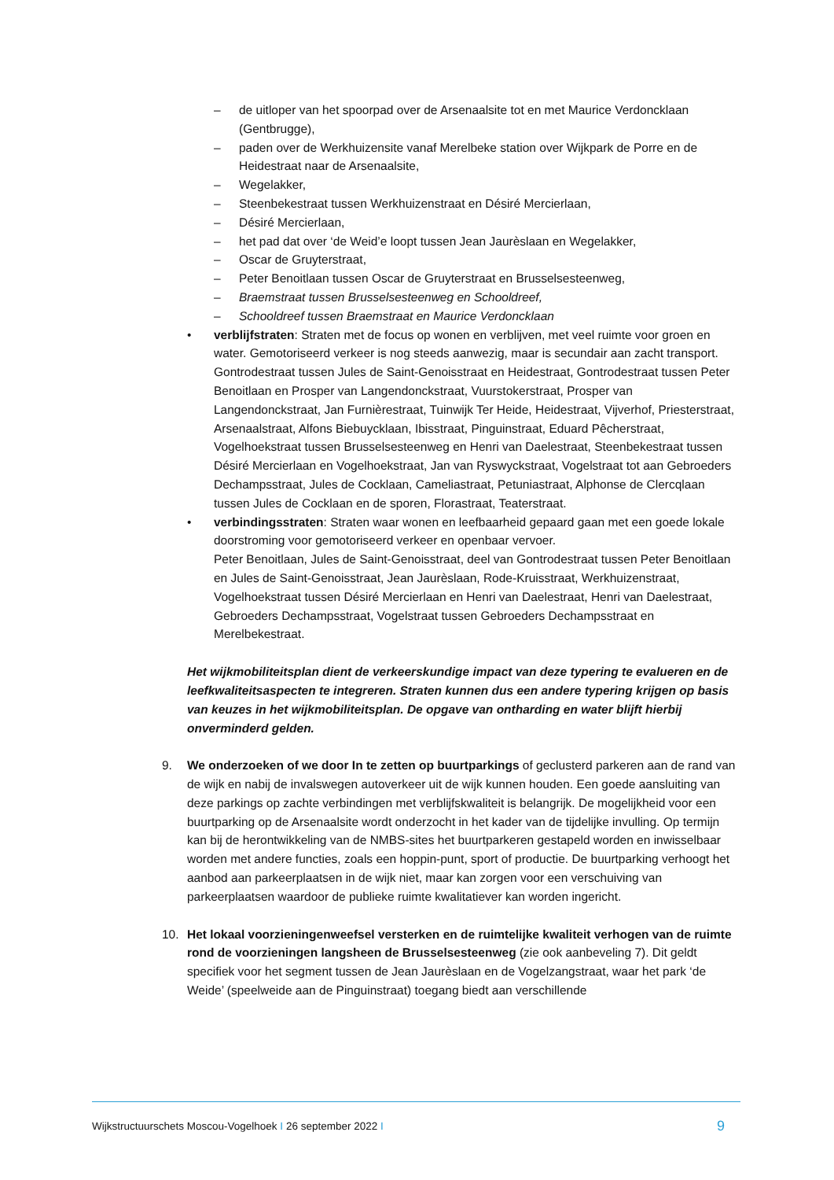– de uitloper van het spoorpad over de Arsenaalsite tot en met Maurice Verdoncklaan (Gentbrugge),
– paden over de Werkhuizensite vanaf Merelbeke station over Wijkpark de Porre en de Heidestraat naar de Arsenaalsite,
– Wegelakker,
– Steenbekestraat tussen Werkhuizenstraat en Désiré Mercierlaan,
– Désiré Mercierlaan,
– het pad dat over ‘de Weid’e loopt tussen Jean Jaurèslaan en Wegelakker,
– Oscar de Gruyterstraat,
– Peter Benoitlaan tussen Oscar de Gruyterstraat en Brusselsesteenweg,
– Braemstraat tussen Brusselsesteenweg en Schooldreef,
– Schooldreef tussen Braemstraat en Maurice Verdoncklaan
• verblijfstraten: Straten met de focus op wonen en verblijven, met veel ruimte voor groen en water. Gemotoriseerd verkeer is nog steeds aanwezig, maar is secundair aan zacht transport.
Gontrodestraat tussen Jules de Saint-Genoisstraat en Heidestraat, Gontrodestraat tussen Peter Benoitlaan en Prosper van Langendonckstraat, Vuurstokerstraat, Prosper van Langendonckstraat, Jan Furnièrestraat, Tuinwijk Ter Heide, Heidestraat, Vijverhof, Priesterstraat, Arsenaalstraat, Alfons Biebuycklaan, Ibisstraat, Pinguinstraat, Eduard Pêcherstraat, Vogelhoekstraat tussen Brusselsesteenweg en Henri van Daelestraat, Steenbekestraat tussen Désiré Mercierlaan en Vogelhoekstraat, Jan van Ryswyckstraat, Vogelstraat tot aan Gebroeders Dechampsstraat, Jules de Cocklaan, Cameliastraat, Petuniastraat, Alphonse de Clercqlaan tussen Jules de Cocklaan en de sporen, Florastraat, Teaterstraat.
• verbindingsstraten: Straten waar wonen en leefbaarheid gepaard gaan met een goede lokale doorstroming voor gemotoriseerd verkeer en openbaar vervoer.
Peter Benoitlaan, Jules de Saint-Genoisstraat, deel van Gontrodestraat tussen Peter Benoitlaan en Jules de Saint-Genoisstraat, Jean Jaurèslaan, Rode-Kruisstraat, Werkhuizenstraat, Vogelhoekstraat tussen Désiré Mercierlaan en Henri van Daelestraat, Henri van Daelestraat, Gebroeders Dechampsstraat, Vogelstraat tussen Gebroeders Dechampsstraat en Merelbekestraat.
Het wijkmobiliteitsplan dient de verkeerskundige impact van deze typering te evalueren en de leefkwaliteitsaspecten te integreren. Straten kunnen dus een andere typering krijgen op basis van keuzes in het wijkmobiliteitsplan. De opgave van ontharding en water blijft hierbij onverminderd gelden.
9. We onderzoeken of we door In te zetten op buurtparkings of geclusterd parkeren aan de rand van de wijk en nabij de invalswegen autoverkeer uit de wijk kunnen houden. Een goede aansluiting van deze parkings op zachte verbindingen met verblijfskwaliteit is belangrijk. De mogelijkheid voor een buurtparking op de Arsenaalsite wordt onderzocht in het kader van de tijdelijke invulling. Op termijn kan bij de herontwikkeling van de NMBS-sites het buurtparkeren gestapeld worden en inwisselbaar worden met andere functies, zoals een hoppin-punt, sport of productie. De buurtparking verhoogt het aanbod aan parkeerplaatsen in de wijk niet, maar kan zorgen voor een verschuiving van parkeerplaatsen waardoor de publieke ruimte kwalitatiever kan worden ingericht.
10. Het lokaal voorzieningenweefsel versterken en de ruimtelijke kwaliteit verhogen van de ruimte rond de voorzieningen langsheen de Brusselsesteenweg (zie ook aanbeveling 7). Dit geldt specifiek voor het segment tussen de Jean Jaurèslaan en de Vogelzangstraat, waar het park ‘de Weide’ (speelweide aan de Pinguinstraat) toegang biedt aan verschillende
Wijkstructuurschets Moscou-Vogelhoek I 26 september 2022 I 9